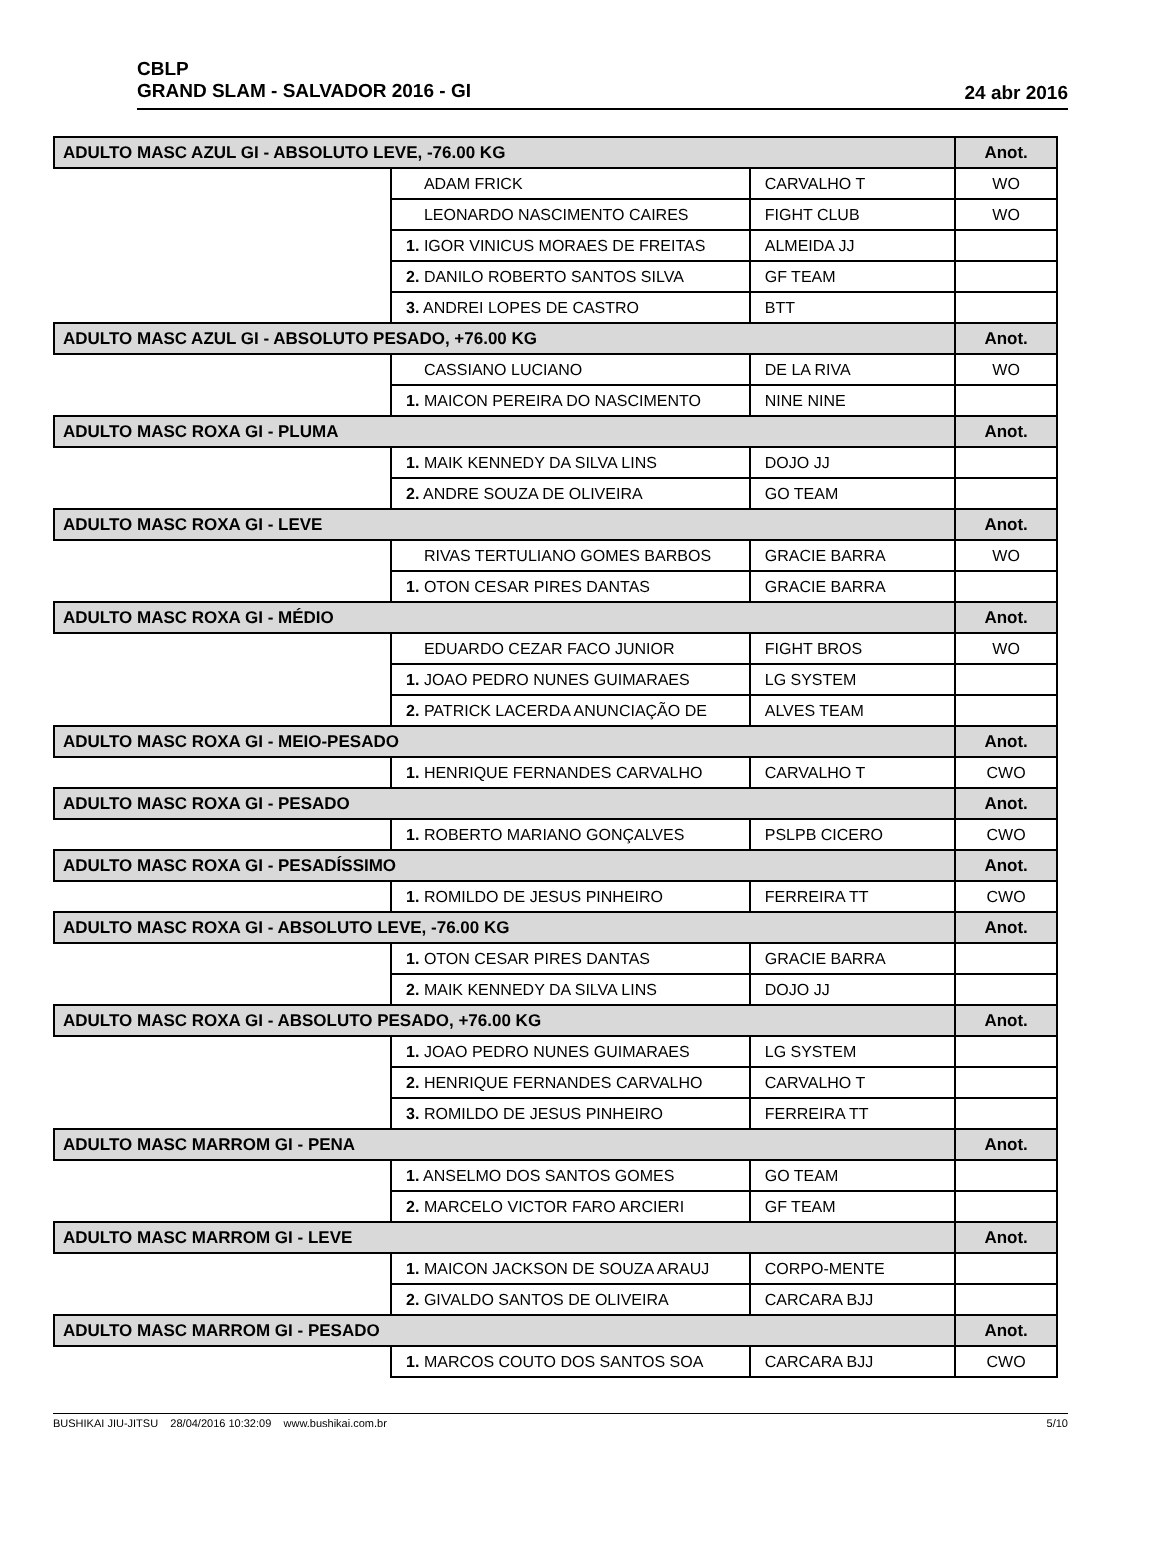CBLP
GRAND SLAM - SALVADOR 2016 - GI
24 abr 2016
| ADULTO MASC AZUL GI - ABSOLUTO LEVE, -76.00 KG | | | Anot. |
| | ADAM FRICK | CARVALHO T | WO |
| | LEONARDO NASCIMENTO CAIRES | FIGHT CLUB | WO |
| | 1. IGOR VINICUS MORAES DE FREITAS | ALMEIDA JJ | |
| | 2. DANILO ROBERTO SANTOS SILVA | GF TEAM | |
| | 3. ANDREI LOPES DE CASTRO | BTT | |
| ADULTO MASC AZUL GI - ABSOLUTO PESADO, +76.00 KG | | | Anot. |
| | CASSIANO LUCIANO | DE LA RIVA | WO |
| | 1. MAICON PEREIRA DO NASCIMENTO | NINE NINE | |
| ADULTO MASC ROXA GI - PLUMA | | | Anot. |
| | 1. MAIK KENNEDY DA SILVA LINS | DOJO JJ | |
| | 2. ANDRE SOUZA DE OLIVEIRA | GO TEAM | |
| ADULTO MASC ROXA GI - LEVE | | | Anot. |
| | RIVAS TERTULIANO GOMES BARBOS | GRACIE BARRA | WO |
| | 1. OTON CESAR PIRES DANTAS | GRACIE BARRA | |
| ADULTO MASC ROXA GI - MÉDIO | | | Anot. |
| | EDUARDO CEZAR FACO JUNIOR | FIGHT BROS | WO |
| | 1. JOAO PEDRO NUNES GUIMARAES | LG SYSTEM | |
| | 2. PATRICK LACERDA ANUNCIAÇÃO DE | ALVES TEAM | |
| ADULTO MASC ROXA GI - MEIO-PESADO | | | Anot. |
| | 1. HENRIQUE FERNANDES CARVALHO | CARVALHO T | CWO |
| ADULTO MASC ROXA GI - PESADO | | | Anot. |
| | 1. ROBERTO MARIANO GONÇALVES | PSLPB CICERO | CWO |
| ADULTO MASC ROXA GI - PESADÍSSIMO | | | Anot. |
| | 1. ROMILDO DE JESUS PINHEIRO | FERREIRA TT | CWO |
| ADULTO MASC ROXA GI - ABSOLUTO LEVE, -76.00 KG | | | Anot. |
| | 1. OTON CESAR PIRES DANTAS | GRACIE BARRA | |
| | 2. MAIK KENNEDY DA SILVA LINS | DOJO JJ | |
| ADULTO MASC ROXA GI - ABSOLUTO PESADO, +76.00 KG | | | Anot. |
| | 1. JOAO PEDRO NUNES GUIMARAES | LG SYSTEM | |
| | 2. HENRIQUE FERNANDES CARVALHO | CARVALHO T | |
| | 3. ROMILDO DE JESUS PINHEIRO | FERREIRA TT | |
| ADULTO MASC MARROM GI - PENA | | | Anot. |
| | 1. ANSELMO DOS SANTOS GOMES | GO TEAM | |
| | 2. MARCELO VICTOR FARO ARCIERI | GF TEAM | |
| ADULTO MASC MARROM GI - LEVE | | | Anot. |
| | 1. MAICON JACKSON DE SOUZA ARAUJ | CORPO-MENTE | |
| | 2. GIVALDO SANTOS DE OLIVEIRA | CARCARA BJJ | |
| ADULTO MASC MARROM GI - PESADO | | | Anot. |
| | 1. MARCOS COUTO DOS SANTOS SOA | CARCARA BJJ | CWO |
BUSHIKAI JIU-JITSU 28/04/2016 10:32:09 www.bushikai.com.br 5/10